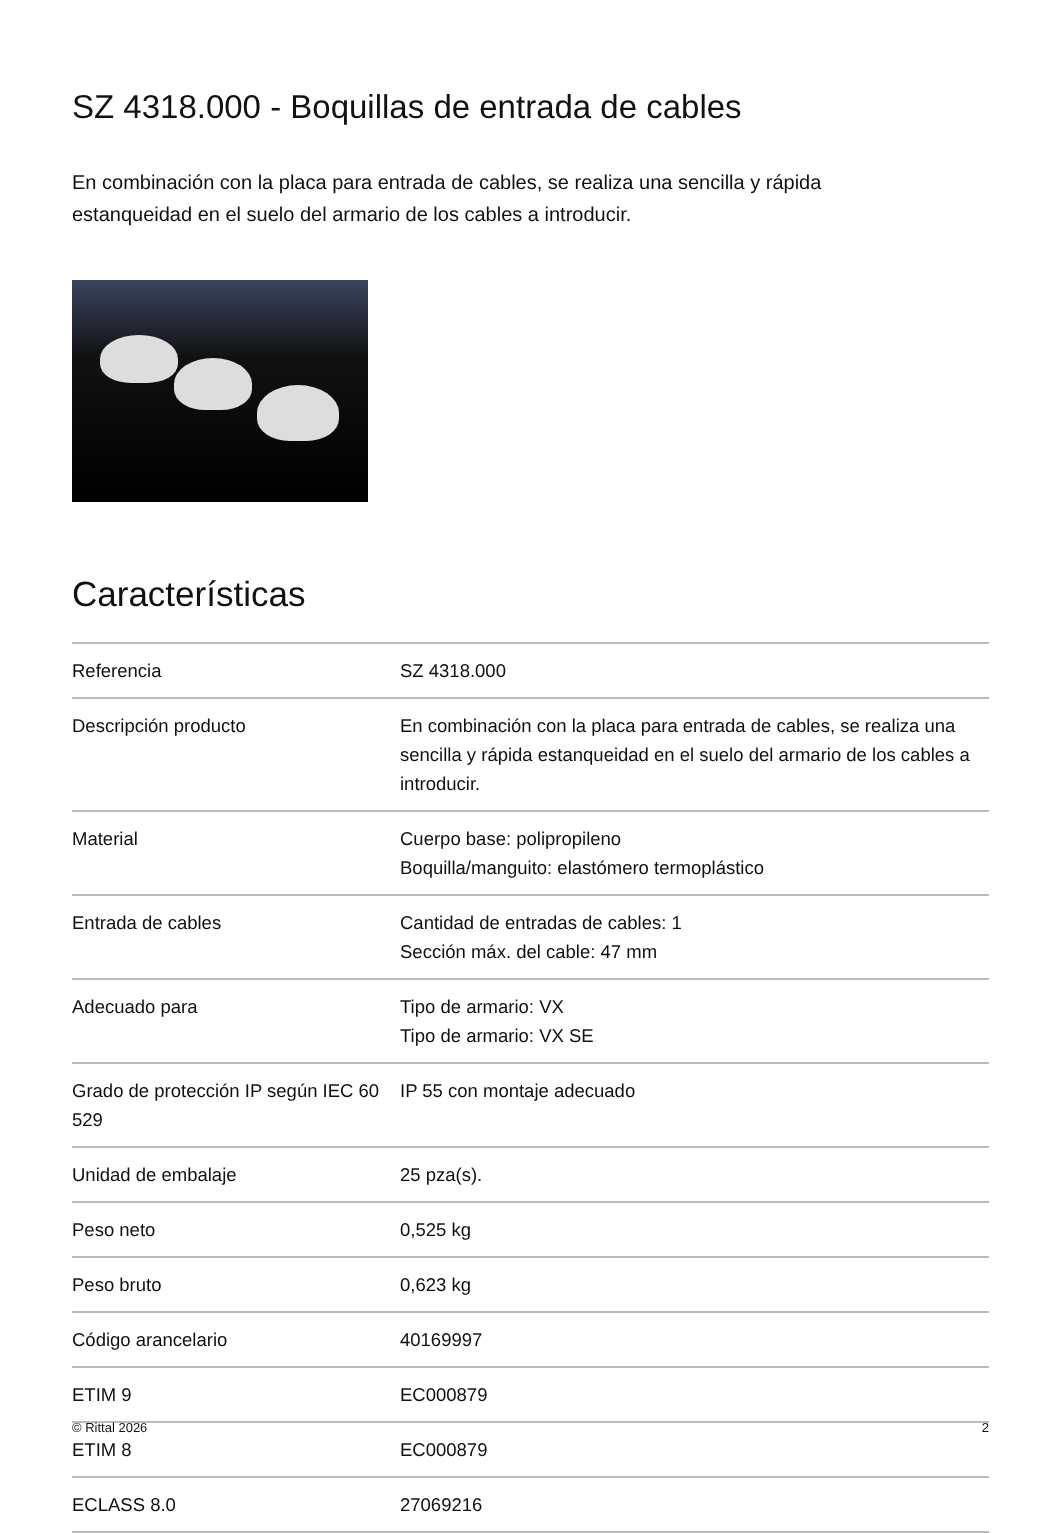SZ 4318.000 - Boquillas de entrada de cables
En combinación con la placa para entrada de cables, se realiza una sencilla y rápida estanqueidad en el suelo del armario de los cables a introducir.
Características
| Referencia | SZ 4318.000 |
| Descripción producto | En combinación con la placa para entrada de cables, se realiza una sencilla y rápida estanqueidad en el suelo del armario de los cables a introducir. |
| Material | Cuerpo base: polipropileno Boquilla/manguito: elastómero termoplástico |
| Entrada de cables | Cantidad de entradas de cables: 1 Sección máx. del cable: 47 mm |
| Adecuado para | Tipo de armario: VX Tipo de armario: VX SE |
| Grado de protección IP según IEC 60 529 | IP 55 con montaje adecuado |
| Unidad de embalaje | 25 pza(s). |
| Peso neto | 0,525 kg |
| Peso bruto | 0,623 kg |
| Código arancelario | 40169997 |
| ETIM 9 | EC000879 |
| ETIM 8 | EC000879 |
| ECLASS 8.0 | 27069216 |
© Rittal 2026 2